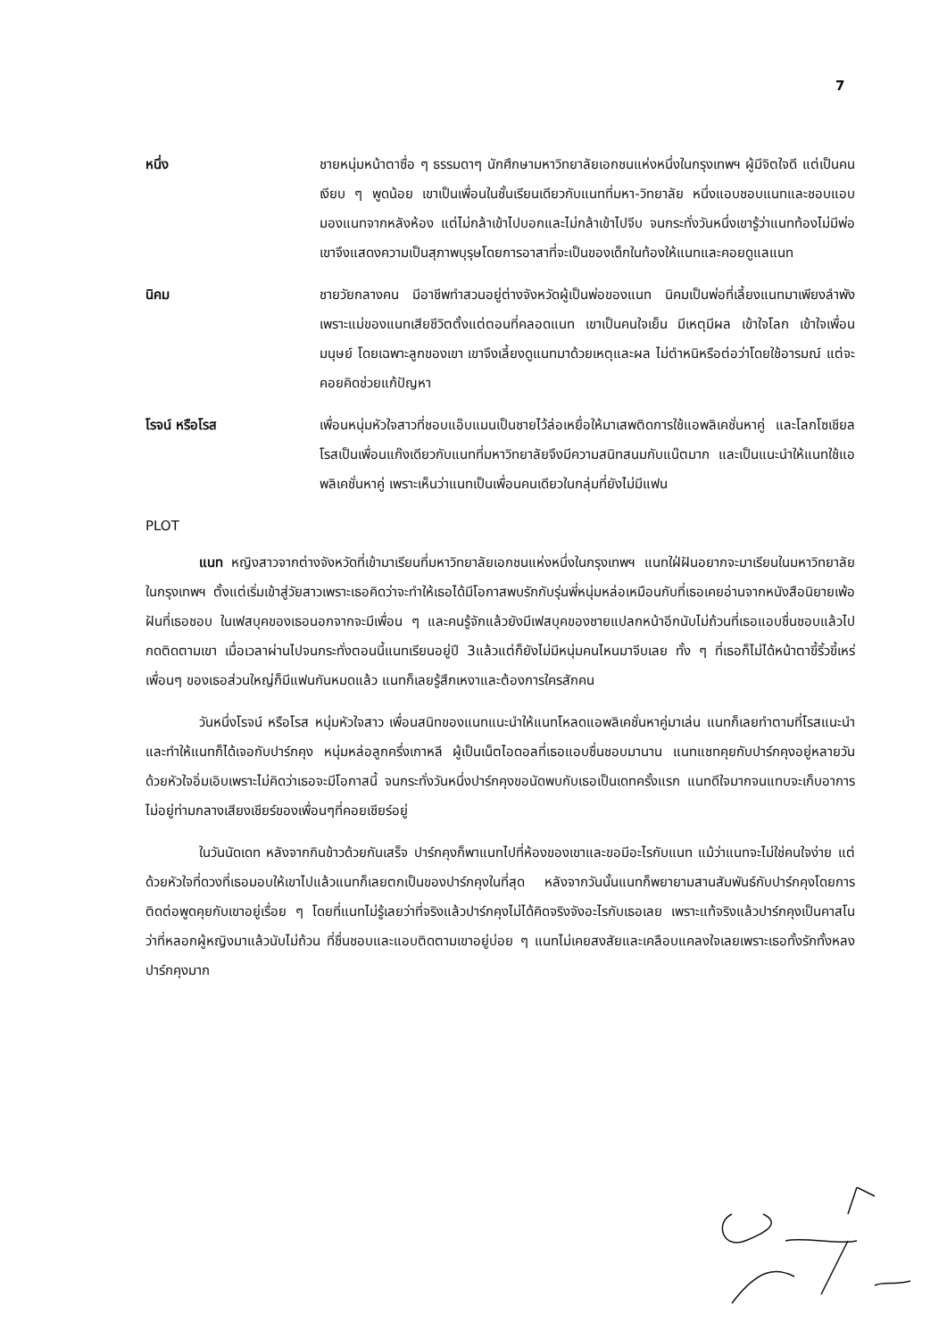7
หนึ่ง ชายหนุ่มหน้าตาซื่อ ๆ ธรรมดาๆ นักศึกษามหาวิทยาลัยเอกชนแห่งหนึ่งในกรุงเทพฯ ผู้มีจิตใจดี แต่เป็นคนเงียบ ๆ พูดน้อย เขาเป็นเพื่อนในชั้นเรียนเดียวกับแนทที่มหา-วิทยาลัย หนึ่งแอบชอบแนทและชอบแอบมองแนทจากหลังห้อง แต่ไม่กล้าเข้าไปบอกและไม่กล้าเข้าไปจีบ จนกระทั่งวันหนึ่งเขารู้ว่าแนทท้องไม่มีพ่อ เขาจึงแสดงความเป็นสุภาพบุรุษโดยการอาสาที่จะเป็นของเด็กในท้องให้แนทและคอยดูแลแนท
นิคม ชายวัยกลางคน มีอาชีพทำสวนอยู่ต่างจังหวัดผู้เป็นพ่อของแนท นิคมเป็นพ่อที่เลี้ยงแนทมาเพียงลำพัง เพราะแม่ของแนทเสียชีวิตตั้งแต่ตอนที่คลอดแนท เขาเป็นคนใจเย็น มีเหตุมีผล เข้าใจโลก เข้าใจเพื่อนมนุษย์ โดยเฉพาะลูกของเขา เขาจึงเลี้ยงดูแนทมาด้วยเหตุและผล ไม่ตำหนิหรือต่อว่าโดยใช้อารมณ์ แต่จะคอยคิดช่วยแก้ปัญหา
โรจน์ หรือโรส เพื่อนหนุ่มหัวใจสาวที่ชอบแอ๊บแมนเป็นชายไว้ล่อเหยื่อให้มาเสพติดการใช้แอพลิเคชั่นหาคู่ และโลกโซเชียล โรสเป็นเพื่อนแก๊งเดียวกับแนทที่มหาวิทยาลัยจึงมีความสนิทสนมกับแน๊ตมาก และเป็นแนะนำให้แนทใช้แอพลิเคชั่นหาคู่ เพราะเห็นว่าแนทเป็นเพื่อนคนเดียวในกลุ่มที่ยังไม่มีแฟน
PLOT
แนท หญิงสาวจากต่างจังหวัดที่เข้ามาเรียนที่มหาวิทยาลัยเอกชนแห่งหนึ่งในกรุงเทพฯ แนทใฝ่ฝันอยากจะมาเรียนในมหาวิทยาลัยในกรุงเทพฯ ตั้งแต่เริ่มเข้าสู่วัยสาวเพราะเธอคิดว่าจะทำให้เธอได้มีโอกาสพบรักกับรุ่นพี่หนุ่มหล่อเหมือนกับที่เธอเคยอ่านจากหนังสือนิยายเพ้อฝันที่เธอชอบ ในเฟสบุคของเธอนอกจากจะมีเพื่อน ๆ และคนรู้จักแล้วยังมีเฟสบุคของชายแปลกหน้าอีกนับไม่ถ้วนที่เธอแอบชื่นชอบแล้วไปกดติดตามเขา เมื่อเวลาผ่านไปจนกระทั่งตอนนี้แนทเรียนอยู่ปี 3แล้วแต่ก็ยังไม่มีหนุ่มคนไหนมาจีบเลย ทั้ง ๆ ที่เธอก็ไม่ได้หน้าตาขี้ริ้วขี้เหร่ เพื่อนๆ ของเธอส่วนใหญ่ก็มีแฟนกันหมดแล้ว แนทก็เลยรู้สึกเหงาและต้องการใครสักคน
วันหนึ่งโรจน์ หรือโรส หนุ่มหัวใจสาว เพื่อนสนิทของแนทแนะนำให้แนทโหลดแอพลิเคชั่นหาคู่มาเล่น แนทก็เลยทำตามที่โรสแนะนำและทำให้แนทก็ได้เจอกับปาร์กคุง หนุ่มหล่อลูกครึ่งเกาหลี ผู้เป็นเน็ตไอดอลที่เธอแอบชื่นชอบมานาน แนทแชทคุยกับปาร์กคุงอยู่หลายวันด้วยหัวใจอิ่มเอิบเพราะไม่คิดว่าเธอจะมีโอกาสนี้ จนกระทั่งวันหนึ่งปาร์กคุงขอนัดพบกับเธอเป็นเดทครั้งแรก แนทดีใจมากจนแทบจะเก็บอาการไม่อยู่ท่ามกลางเสียงเชียร์ของเพื่อนๆที่คอยเชียร์อยู่
ในวันนัดเดท หลังจากกินข้าวด้วยกันเสร็จ ปาร์กคุงก็พาแนทไปที่ห้องของเขาและขอมีอะไรกับแนท แม้ว่าแนทจะไม่ใช่คนใจง่าย แต่ด้วยหัวใจที่ดวงที่เธอมอบให้เขาไปแล้วแนทก็เลยตกเป็นของปาร์กคุงในที่สุด หลังจากวันนั้นแนทก็พยายามสานสัมพันธ์กับปาร์กคุงโดยการติดต่อพูดคุยกับเขาอยู่เรื่อย ๆ โดยที่แนทไม่รู้เลยว่าที่จริงแล้วปาร์กคุงไม่ได้คิดจริงจังอะไรกับเธอเลย เพราะแท้จริงแล้วปาร์กคุงเป็นคาสโนว่าที่หลอกผู้หญิงมาแล้วนับไม่ถ้วน ที่ชื่นชอบและแอบติดตามเขาอยู่บ่อย ๆ แนทไม่เคยสงสัยและเคลือบแคลงใจเลยเพราะเธอทั้งรักทั้งหลงปาร์กคุงมาก